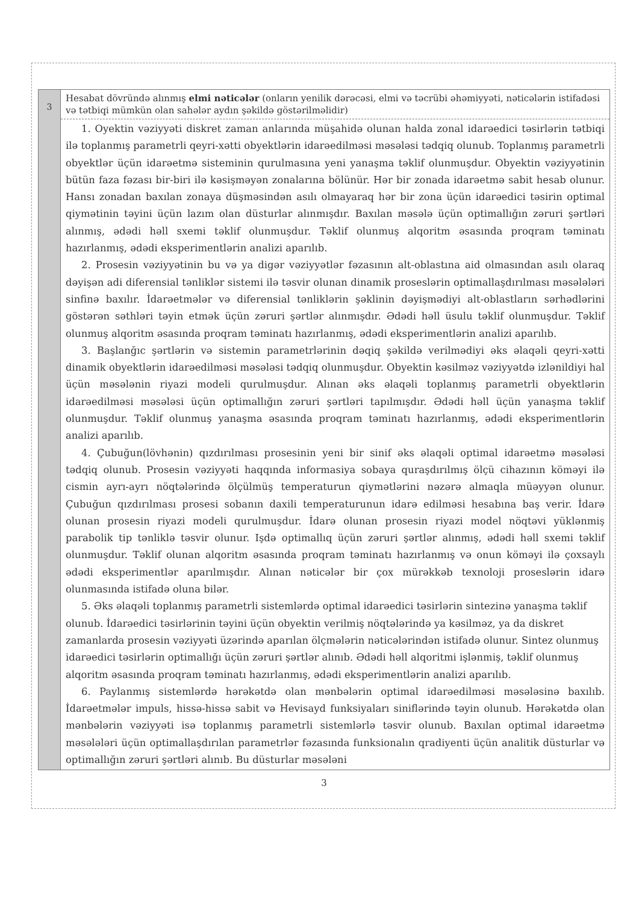| 3 | Hesabat dövründə alınmış elmi nəticələr (onların yenilik dərəcəsi, elmi və təcrübi əhəmiyyəti, nəticələrin istifadəsi və tətbiqi mümkün olan sahələr aydın şəkildə göstərilməlidir) 1. Oyektin vəziyyəti diskret zaman anlarında müşahidə olunan halda zonal idarəedici təsirlərin tətbiqi ilə toplanmış parametrli qeyri-xətti obyektlərin idarəedilməsi məsələsi tədqiq olunub. Toplanmış parametrli obyektlər üçün idarəetmə sisteminin qurulmasına yeni yanaşma təklif olunmuşdur. Obyektin vəziyyətinin bütün faza fəzası bir-biri ilə kəsişməyən zonalarına bölünür. Hər bir zonada idarəetmə sabit hesab olunur. Hansı zonadan baxılan zonaya düşməsindən asılı olmayaraq hər bir zona üçün idarəedici təsirin optimal qiymətinin təyini üçün lazım olan düsturlar alınmışdır. Baxılan məsələ üçün optimallığın zəruri şərtləri alınmış, ədədi həll sxemi təklif olunmuşdur. Təklif olunmuş alqoritm əsasında proqram təminatı hazırlanmış, ədədi eksperimentlərin analizi aparılıb. 2. Prosesin vəziyyətinin bu və ya digər vəziyyətlər fəzasının alt-oblastına aid olmasından asılı olaraq dəyişən adi diferensial tənliklər sistemi ilə təsvir olunan dinamik proseslərin optimallaşdırılması məsələləri sinfinə baxılır. İdarəetmələr və diferensial tənliklərin şəklinin dəyişmədiyi alt-oblastların sərhədlərini göstərən səthləri təyin etmək üçün zəruri şərtlər alınmışdır. Ədədi həll üsulu təklif olunmuşdur. Təklif olunmuş alqoritm əsasında proqram təminatı hazırlanmış, ədədi eksperimentlərin analizi aparılıb. 3. Başlanğıc şərtlərin və sistemin parametrlərinin dəqiq şəkildə verilmədiyi əks əlaqəli qeyri-xətti dinamik obyektlərin idarəedilməsi məsələsi tədqiq olunmuşdur. Obyektin kəsilməz vəziyyətdə izlənildiyi hal üçün məsələnin riyazi modeli qurulmuşdur. Alınan əks əlaqəli toplanmış parametrli obyektlərin idarəedilməsi məsələsi üçün optimallığın zəruri şərtləri tapılmışdır. Ədədi həll üçün yanaşma təklif olunmuşdur. Təklif olunmuş yanaşma əsasında proqram təminatı hazırlanmış, ədədi eksperimentlərin analizi aparılıb. 4. Çubuğun(lövhənin) qızdırılması prosesinin yeni bir sinif əks əlaqəli optimal idarəetmə məsələsi tədqiq olunub. Prosesin vəziyyəti haqqında informasiya sobaya quraşdırılmış ölçü cihazının köməyi ilə cismin ayrı-ayrı nöqtələrində ölçülmüş temperaturun qiymətlərini nəzərə almaqla müəyyən olunur. Çubuğun qızdırılması prosesi sobanın daxili temperaturunun idarə edilməsi hesabına baş verir. İdarə olunan prosesin riyazi modeli qurulmuşdur. İdarə olunan prosesin riyazi model nöqtəvi yüklənmiş parabolik tip tənliklə təsvir olunur. Işdə optimallıq üçün zəruri şərtlər alınmış, ədədi həll sxemi təklif olunmuşdur. Təklif olunan alqoritm əsasında proqram təminatı hazırlanmış və onun köməyi ilə çoxsaylı ədədi eksperimentlər aparılmışdır. Alınan nəticələr bir çox mürəkkəb texnoloji proseslərin idarə olunmasında istifadə oluna bilər. 5. Əks əlaqəli toplanmış parametrli sistemlərdə optimal idarəedici təsirlərin sintezinə yanaşma təklif olunub. İdarəedici təsirlərinin təyini üçün obyektin verilmiş nöqtələrində ya kəsilməz, ya da diskret zamanlarda prosesin vəziyyəti üzərində aparılan ölçmələrin nəticələrindən istifadə olunur. Sintez olunmuş idarəedici təsirlərin optimallığı üçün zəruri şərtlər alınıb. Ədədi həll alqoritmi işlənmiş, təklif olunmuş alqoritm əsasında proqram təminatı hazırlanmış, ədədi eksperimentlərin analizi aparılıb. 6. Paylanmış sistemlərdə hərəkətdə olan mənbələrin optimal idarəedilməsi məsələsinə baxılıb. İdarəetmələr impuls, hissə-hissə sabit və Hevisayd funksiyaları siniflərində təyin olunub. Hərəkətdə olan mənbələrin vəziyyəti isə toplanmış parametrli sistemlərlə təsvir olunub. Baxılan optimal idarəetmə məsələləri üçün optimallaşdırılan parametrlər fəzasında funksionalın qradiyenti üçün analitik düsturlar və optimallığın zəruri şərtləri alınıb. Bu düsturlar məsələni |
3